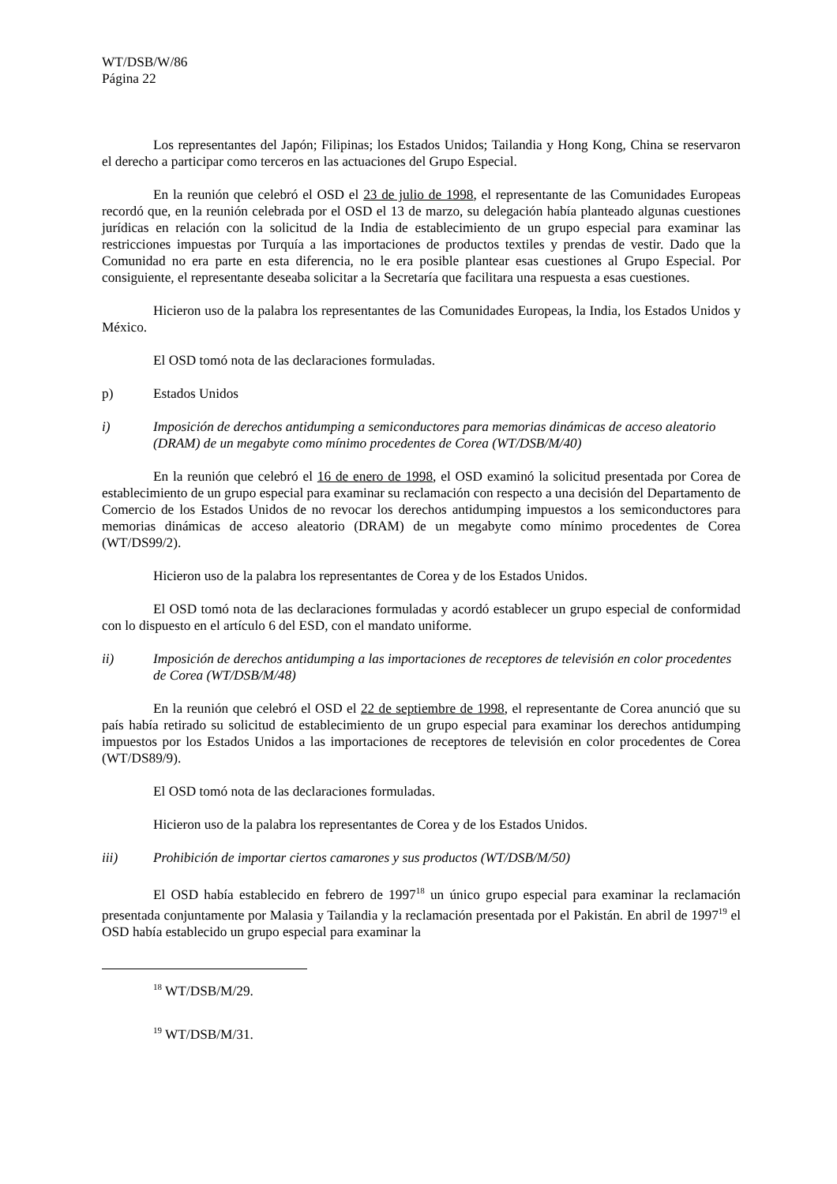WT/DSB/W/86
Página 22
Los representantes del Japón; Filipinas; los Estados Unidos; Tailandia y Hong Kong, China se reservaron el derecho a participar como terceros en las actuaciones del Grupo Especial.
En la reunión que celebró el OSD el 23 de julio de 1998, el representante de las Comunidades Europeas recordó que, en la reunión celebrada por el OSD el 13 de marzo, su delegación había planteado algunas cuestiones jurídicas en relación con la solicitud de la India de establecimiento de un grupo especial para examinar las restricciones impuestas por Turquía a las importaciones de productos textiles y prendas de vestir. Dado que la Comunidad no era parte en esta diferencia, no le era posible plantear esas cuestiones al Grupo Especial. Por consiguiente, el representante deseaba solicitar a la Secretaría que facilitara una respuesta a esas cuestiones.
Hicieron uso de la palabra los representantes de las Comunidades Europeas, la India, los Estados Unidos y México.
El OSD tomó nota de las declaraciones formuladas.
p) Estados Unidos
i) Imposición de derechos antidumping a semiconductores para memorias dinámicas de acceso aleatorio (DRAM) de un megabyte como mínimo procedentes de Corea (WT/DSB/M/40)
En la reunión que celebró el 16 de enero de 1998, el OSD examinó la solicitud presentada por Corea de establecimiento de un grupo especial para examinar su reclamación con respecto a una decisión del Departamento de Comercio de los Estados Unidos de no revocar los derechos antidumping impuestos a los semiconductores para memorias dinámicas de acceso aleatorio (DRAM) de un megabyte como mínimo procedentes de Corea (WT/DS99/2).
Hicieron uso de la palabra los representantes de Corea y de los Estados Unidos.
El OSD tomó nota de las declaraciones formuladas y acordó establecer un grupo especial de conformidad con lo dispuesto en el artículo 6 del ESD, con el mandato uniforme.
ii) Imposición de derechos antidumping a las importaciones de receptores de televisión en color procedentes de Corea (WT/DSB/M/48)
En la reunión que celebró el OSD el 22 de septiembre de 1998, el representante de Corea anunció que su país había retirado su solicitud de establecimiento de un grupo especial para examinar los derechos antidumping impuestos por los Estados Unidos a las importaciones de receptores de televisión en color procedentes de Corea (WT/DS89/9).
El OSD tomó nota de las declaraciones formuladas.
Hicieron uso de la palabra los representantes de Corea y de los Estados Unidos.
iii) Prohibición de importar ciertos camarones y sus productos (WT/DSB/M/50)
El OSD había establecido en febrero de 1997<sup>18</sup> un único grupo especial para examinar la reclamación presentada conjuntamente por Malasia y Tailandia y la reclamación presentada por el Pakistán. En abril de 1997<sup>19</sup> el OSD había establecido un grupo especial para examinar la
<sup>18</sup> WT/DSB/M/29.
<sup>19</sup> WT/DSB/M/31.